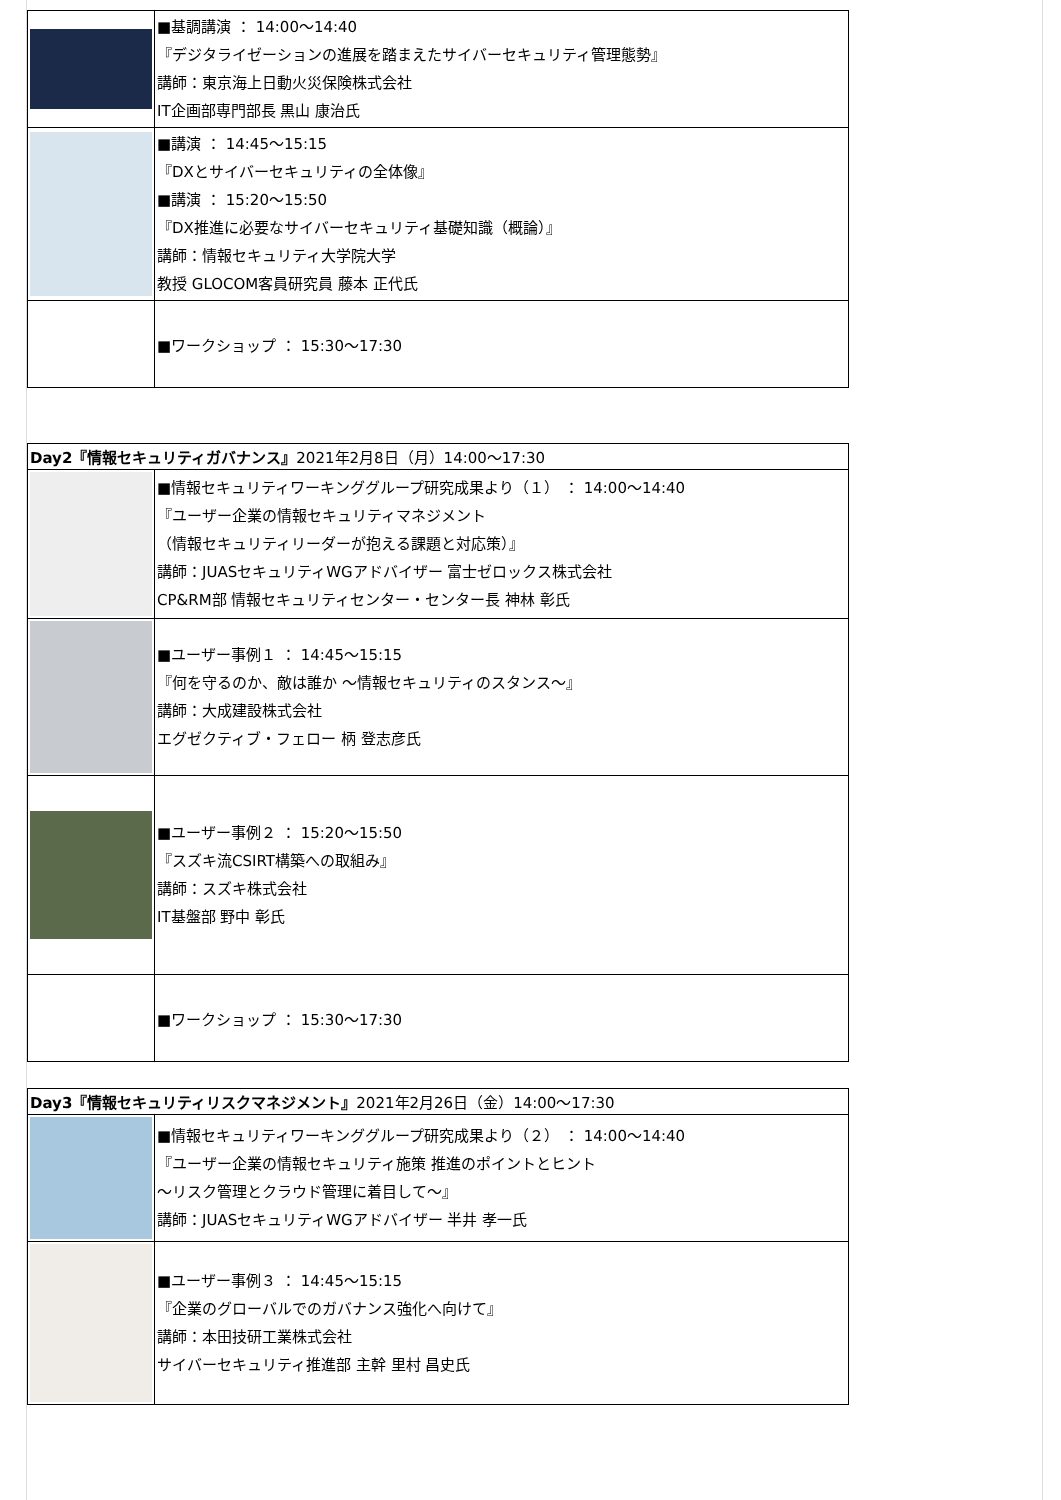| | ■基調講演 ： 14:00～14:40 『デジタライゼーションの進展を踏まえたサイバーセキュリティ管理態勢』 講師：東京海上日動火災保険株式会社 IT企画部専門部長 黒山 康治氏 |
| | ■講演 ： 14:45～15:15 『DXとサイバーセキュリティの全体像』 ■講演 ： 15:20～15:50 『DX推進に必要なサイバーセキュリティ基礎知識（概論）』 講師：情報セキュリティ大学院大学 教授 GLOCOM客員研究員 藤本 正代氏 |
| | ■ワークショップ ： 15:30～17:30 |
| Day2『情報セキュリティガバナンス』 2021年2月8日（月）14:00～17:30 | |
| | ■情報セキュリティワーキンググループ研究成果より（１） ： 14:00～14:40 『ユーザー企業の情報セキュリティマネジメント （情報セキュリティリーダーが抱える課題と対応策）』 講師：JUASセキュリティWGアドバイザー 富士ゼロックス株式会社 CP&RM部 情報セキュリティセンター・センター長 神林 彰氏 |
| | ■ユーザー事例１ ： 14:45～15:15 『何を守るのか、敵は誰か ～情報セキュリティのスタンス～』 講師：大成建設株式会社 エグゼクティブ・フェロー 柄 登志彦氏 |
| | ■ユーザー事例２ ： 15:20～15:50 『スズキ流CSIRT構築への取組み』 講師：スズキ株式会社 IT基盤部 野中 彰氏 |
| | ■ワークショップ ： 15:30～17:30 |
| Day3『情報セキュリティリスクマネジメント』 2021年2月26日（金）14:00～17:30 | |
| | ■情報セキュリティワーキンググループ研究成果より（２） ： 14:00～14:40 『ユーザー企業の情報セキュリティ施策 推進のポイントとヒント ～リスク管理とクラウド管理に着目して～』 講師：JUASセキュリティWGアドバイザー 半井 孝一氏 |
| | ■ユーザー事例３ ： 14:45～15:15 『企業のグローバルでのガバナンス強化へ向けて』 講師：本田技研工業株式会社 サイバーセキュリティ推進部 主幹 里村 昌史氏 |